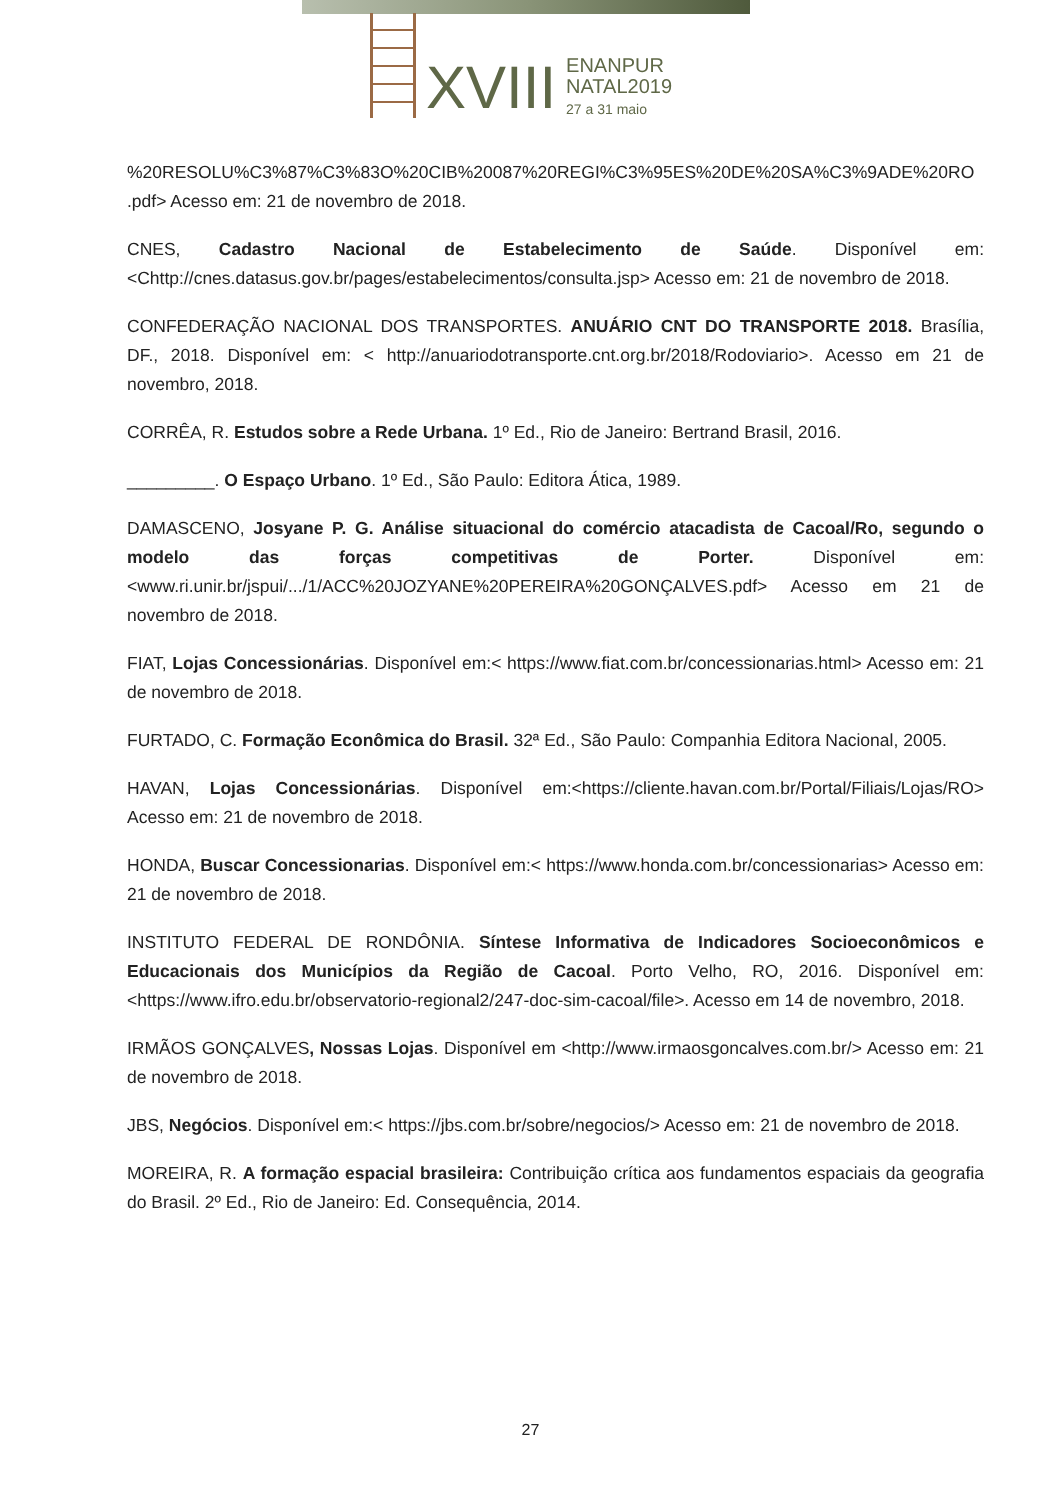XVIII
ENANPUR
NATAL2019
27 a 31 maio
%20RESOLU%C3%87%C3%83O%20CIB%20087%20REGI%C3%95ES%20DE%20SA%C3%9ADE%20RO .pdf> Acesso em: 21 de novembro de 2018.
CNES, Cadastro Nacional de Estabelecimento de Saúde. Disponível em:<Chttp://cnes.datasus.gov.br/pages/estabelecimentos/consulta.jsp> Acesso em: 21 de novembro de 2018.
CONFEDERAÇÃO NACIONAL DOS TRANSPORTES. ANUÁRIO CNT DO TRANSPORTE 2018. Brasília, DF., 2018. Disponível em: < http://anuariodotransporte.cnt.org.br/2018/Rodoviario>. Acesso em 21 de novembro, 2018.
CORRÊA, R. Estudos sobre a Rede Urbana. 1º Ed., Rio de Janeiro: Bertrand Brasil, 2016.
_________. O Espaço Urbano. 1º Ed., São Paulo: Editora Ática, 1989.
DAMASCENO, Josyane P. G. Análise situacional do comércio atacadista de Cacoal/Ro, segundo o modelo das forças competitivas de Porter. Disponível em:<www.ri.unir.br/jspui/.../1/ACC%20JOZYANE%20PEREIRA%20GONÇALVES.pdf> Acesso em 21 de novembro de 2018.
FIAT, Lojas Concessionárias. Disponível em:< https://www.fiat.com.br/concessionarias.html> Acesso em: 21 de novembro de 2018.
FURTADO, C. Formação Econômica do Brasil. 32ª Ed., São Paulo: Companhia Editora Nacional, 2005.
HAVAN, Lojas Concessionárias. Disponível em:<https://cliente.havan.com.br/Portal/Filiais/Lojas/RO> Acesso em: 21 de novembro de 2018.
HONDA, Buscar Concessionarias. Disponível em:< https://www.honda.com.br/concessionarias> Acesso em: 21 de novembro de 2018.
INSTITUTO FEDERAL DE RONDÔNIA. Síntese Informativa de Indicadores Socioeconômicos e Educacionais dos Municípios da Região de Cacoal. Porto Velho, RO, 2016. Disponível em: <https://www.ifro.edu.br/observatorio-regional2/247-doc-sim-cacoal/file>. Acesso em 14 de novembro, 2018.
IRMÃOS GONÇALVES, Nossas Lojas. Disponível em <http://www.irmaosgoncalves.com.br/> Acesso em: 21 de novembro de 2018.
JBS, Negócios. Disponível em:< https://jbs.com.br/sobre/negocios/> Acesso em: 21 de novembro de 2018.
MOREIRA, R. A formação espacial brasileira: Contribuição crítica aos fundamentos espaciais da geografia do Brasil. 2º Ed., Rio de Janeiro: Ed. Consequência, 2014.
27